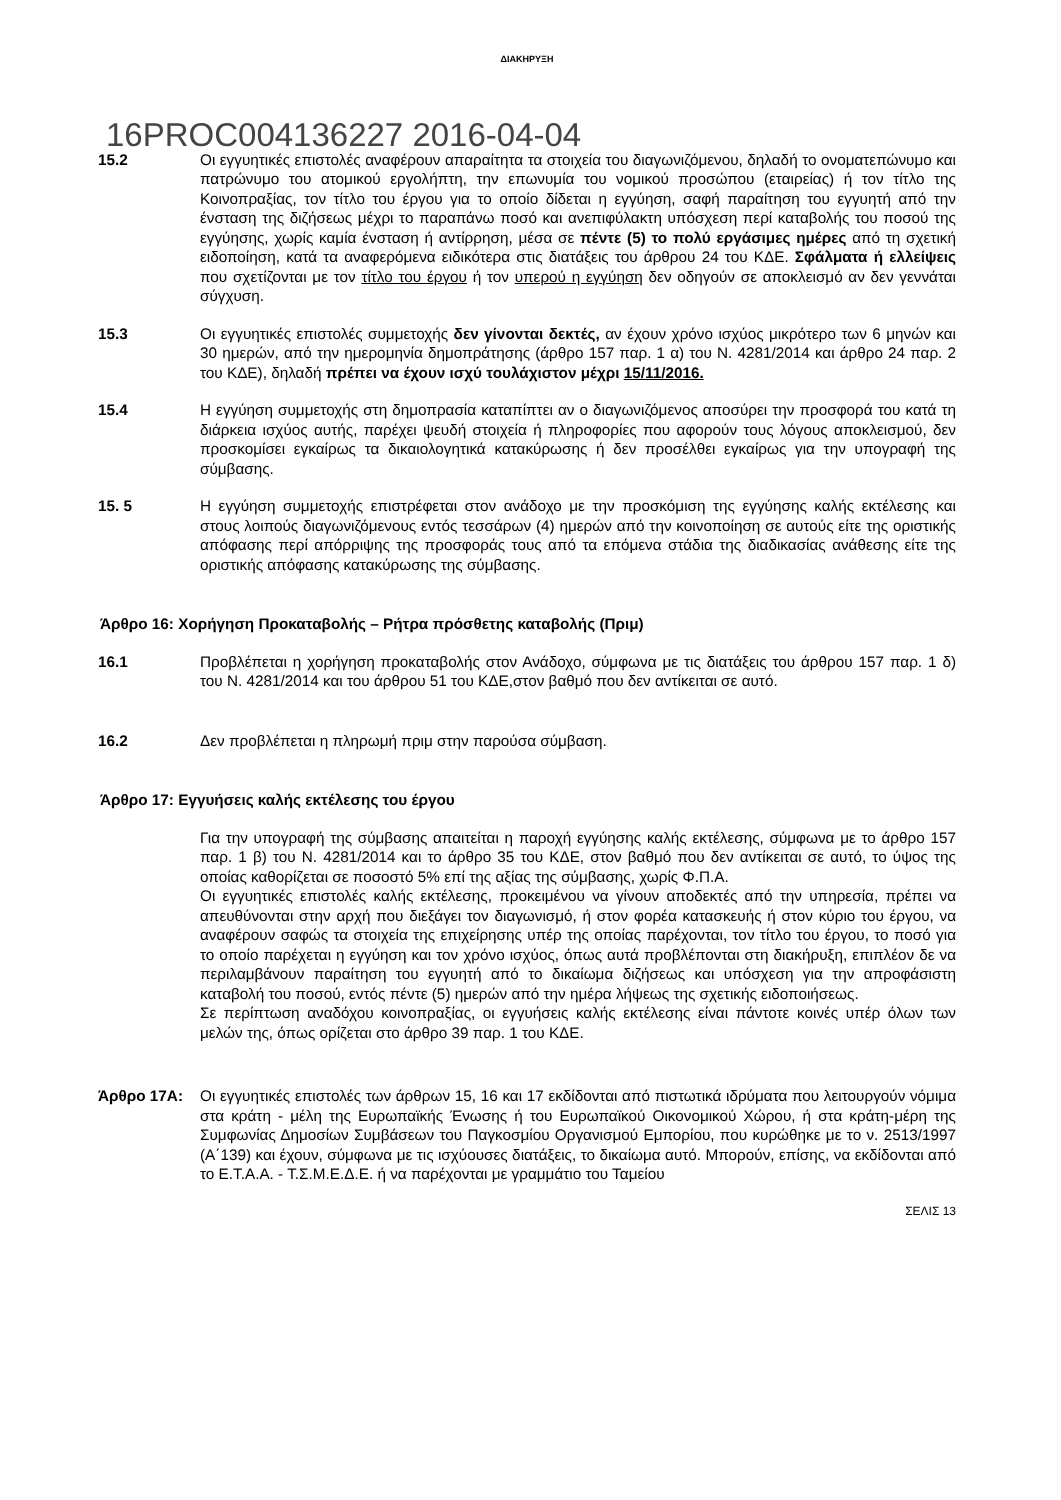ΔΙΑΚΗΡΥΞΗ
16PROC004136227 2016-04-04
15.2 Οι εγγυητικές επιστολές αναφέρουν απαραίτητα τα στοιχεία του διαγωνιζόμενου, δηλαδή το ονοματεπώνυμο και πατρώνυμο του ατομικού εργολήπτη, την επωνυμία του νομικού προσώπου (εταιρείας) ή τον τίτλο της Κοινοπραξίας, τον τίτλο του έργου για το οποίο δίδεται η εγγύηση, σαφή παραίτηση του εγγυητή από την ένσταση της διζήσεως μέχρι το παραπάνω ποσό και ανεπιφύλακτη υπόσχεση περί καταβολής του ποσού της εγγύησης, χωρίς καμία ένσταση ή αντίρρηση, μέσα σε πέντε (5) το πολύ εργάσιμες ημέρες από τη σχετική ειδοποίηση, κατά τα αναφερόμενα ειδικότερα στις διατάξεις του άρθρου 24 του ΚΔΕ. Σφάλματα ή ελλείψεις που σχετίζονται με τον τίτλο του έργου ή τον υπερού η εγγύηση δεν οδηγούν σε αποκλεισμό αν δεν γεννάται σύγχυση.
15.3 Οι εγγυητικές επιστολές συμμετοχής δεν γίνονται δεκτές, αν έχουν χρόνο ισχύος μικρότερο των 6 μηνών και 30 ημερών, από την ημερομηνία δημοπράτησης (άρθρο 157 παρ. 1 α) του Ν. 4281/2014 και άρθρο 24 παρ. 2 του ΚΔΕ), δηλαδή πρέπει να έχουν ισχύ τουλάχιστον μέχρι 15/11/2016.
15.4 Η εγγύηση συμμετοχής στη δημοπρασία καταπίπτει αν ο διαγωνιζόμενος αποσύρει την προσφορά του κατά τη διάρκεια ισχύος αυτής, παρέχει ψευδή στοιχεία ή πληροφορίες που αφορούν τους λόγους αποκλεισμού, δεν προσκομίσει εγκαίρως τα δικαιολογητικά κατακύρωσης ή δεν προσέλθει εγκαίρως για την υπογραφή της σύμβασης.
15. 5 Η εγγύηση συμμετοχής επιστρέφεται στον ανάδοχο με την προσκόμιση της εγγύησης καλής εκτέλεσης και στους λοιπούς διαγωνιζόμενους εντός τεσσάρων (4) ημερών από την κοινοποίηση σε αυτούς είτε της οριστικής απόφασης περί απόρριψης της προσφοράς τους από τα επόμενα στάδια της διαδικασίας ανάθεσης είτε της οριστικής απόφασης κατακύρωσης της σύμβασης.
Άρθρο 16: Χορήγηση Προκαταβολής – Ρήτρα πρόσθετης καταβολής (Πριμ)
16.1 Προβλέπεται η χορήγηση προκαταβολής στον Ανάδοχο, σύμφωνα με τις διατάξεις του άρθρου 157 παρ. 1 δ) του Ν. 4281/2014 και του άρθρου 51 του ΚΔΕ,στον βαθμό που δεν αντίκειται σε αυτό.
16.2 Δεν προβλέπεται η πληρωμή πριμ στην παρούσα σύμβαση.
Άρθρο 17: Εγγυήσεις καλής εκτέλεσης του έργου
Για την υπογραφή της σύμβασης απαιτείται η παροχή εγγύησης καλής εκτέλεσης, σύμφωνα με το άρθρο 157 παρ. 1 β) του Ν. 4281/2014 και το άρθρο 35 του ΚΔΕ, στον βαθμό που δεν αντίκειται σε αυτό, το ύψος της οποίας καθορίζεται σε ποσοστό 5% επί της αξίας της σύμβασης, χωρίς Φ.Π.Α.
Οι εγγυητικές επιστολές καλής εκτέλεσης, προκειμένου να γίνουν αποδεκτές από την υπηρεσία, πρέπει να απευθύνονται στην αρχή που διεξάγει τον διαγωνισμό, ή στον φορέα κατασκευής ή στον κύριο του έργου, να αναφέρουν σαφώς τα στοιχεία της επιχείρησης υπέρ της οποίας παρέχονται, τον τίτλο του έργου, το ποσό για το οποίο παρέχεται η εγγύηση και τον χρόνο ισχύος, όπως αυτά προβλέπονται στη διακήρυξη, επιπλέον δε να περιλαμβάνουν παραίτηση του εγγυητή από το δικαίωμα διζήσεως και υπόσχεση για την απροφάσιστη καταβολή του ποσού, εντός πέντε (5) ημερών από την ημέρα λήψεως της σχετικής ειδοποιήσεως.
Σε περίπτωση αναδόχου κοινοπραξίας, οι εγγυήσεις καλής εκτέλεσης είναι πάντοτε κοινές υπέρ όλων των μελών της, όπως ορίζεται στο άρθρο 39 παρ. 1 του ΚΔΕ.
Άρθρο 17Α: Οι εγγυητικές επιστολές των άρθρων 15, 16 και 17 εκδίδονται από πιστωτικά ιδρύματα που λειτουργούν νόμιμα στα κράτη - μέλη της Ευρωπαϊκής Ένωσης ή του Ευρωπαϊκού Οικονομικού Χώρου, ή στα κράτη-μέρη της Συμφωνίας Δημοσίων Συμβάσεων του Παγκοσμίου Οργανισμού Εμπορίου, που κυρώθηκε με το ν. 2513/1997 (Α΄139) και έχουν, σύμφωνα με τις ισχύουσες διατάξεις, το δικαίωμα αυτό. Μπορούν, επίσης, να εκδίδονται από το Ε.Τ.Α.Α. - Τ.Σ.Μ.Ε.Δ.Ε. ή να παρέχονται με γραμμάτιο του Ταμείου
ΣΕΛΙΣ 13